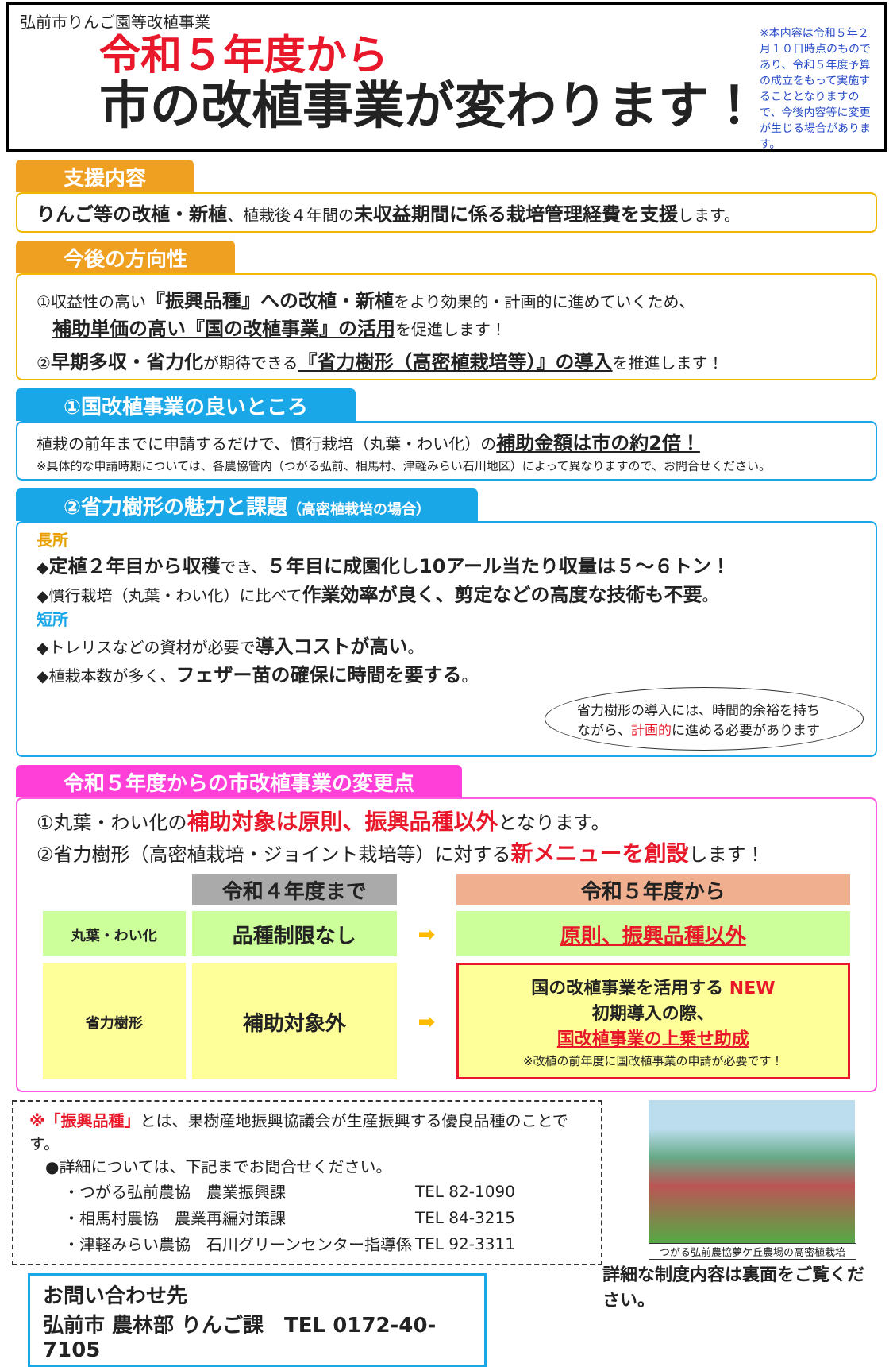弘前市りんご園等改植事業
令和５年度から
市の改植事業が変わります！
※本内容は令和５年２月１０日時点のものであり、令和５年度予算の成立をもって実施することとなりますので、今後内容等に変更が生じる場合があります。
支援内容
りんご等の改植・新植、植栽後４年間の未収益期間に係る栽培管理経費を支援します。
今後の方向性
①収益性の高い『振興品種』への改植・新植をより効果的・計画的に進めていくため、
　補助単価の高い『国の改植事業』の活用を促進します！
②早期多収・省力化が期待できる『省力樹形（高密植栽培等）』の導入を推進します！
①国改植事業の良いところ
植栽の前年までに申請するだけで、慣行栽培（丸葉・わい化）の補助金額は市の約2倍！
※具体的な申請時期については、各農協管内（つがる弘前、相馬村、津軽みらい石川地区）によって異なりますので、お問合せください。
②省力樹形の魅力と課題（高密植栽培の場合）
長所
◆定植２年目から収穫でき、５年目に成園化し10アール当たり収量は５～６トン！
◆慣行栽培（丸葉・わい化）に比べて作業効率が良く、剪定などの高度な技術も不要。
短所
◆トレリスなどの資材が必要で導入コストが高い。
◆植栽本数が多く、フェザー苗の確保に時間を要する。
省力樹形の導入には、時間的余裕を持ちながら、計画的に進める必要があります
令和５年度からの市改植事業の変更点
①丸葉・わい化の補助対象は原則、振興品種以外となります。
②省力樹形（高密植栽培・ジョイント栽培等）に対する新メニューを創設します！
| | 令和４年度まで | | 令和５年度から |
| --- | --- | --- | --- |
| 丸葉・わい化 | 品種制限なし | ➡ | 原則、振興品種以外 |
| 省力樹形 | 補助対象外 | ➡ | 国の改植事業を活用する NEW 初期導入の際、 国改植事業の上乗せ助成 ※改植の前年度に国改植事業の申請が必要です！ |
※「振興品種」とは、果樹産地振興協議会が生産振興する優良品種のことです。
　●詳細については、下記までお問合せください。
| ・つがる弘前農協 農業振興課 | TEL 82-1090 |
| ・相馬村農協 農業再編対策課 | TEL 84-3215 |
| ・津軽みらい農協 石川グリーンセンター指導係 | TEL 92-3311 |
お問い合わせ先
弘前市 農林部 りんご課　TEL 0172-40-7105
つがる弘前農協夢ケ丘農場の高密植栽培
詳細な制度内容は裏面をご覧ください。